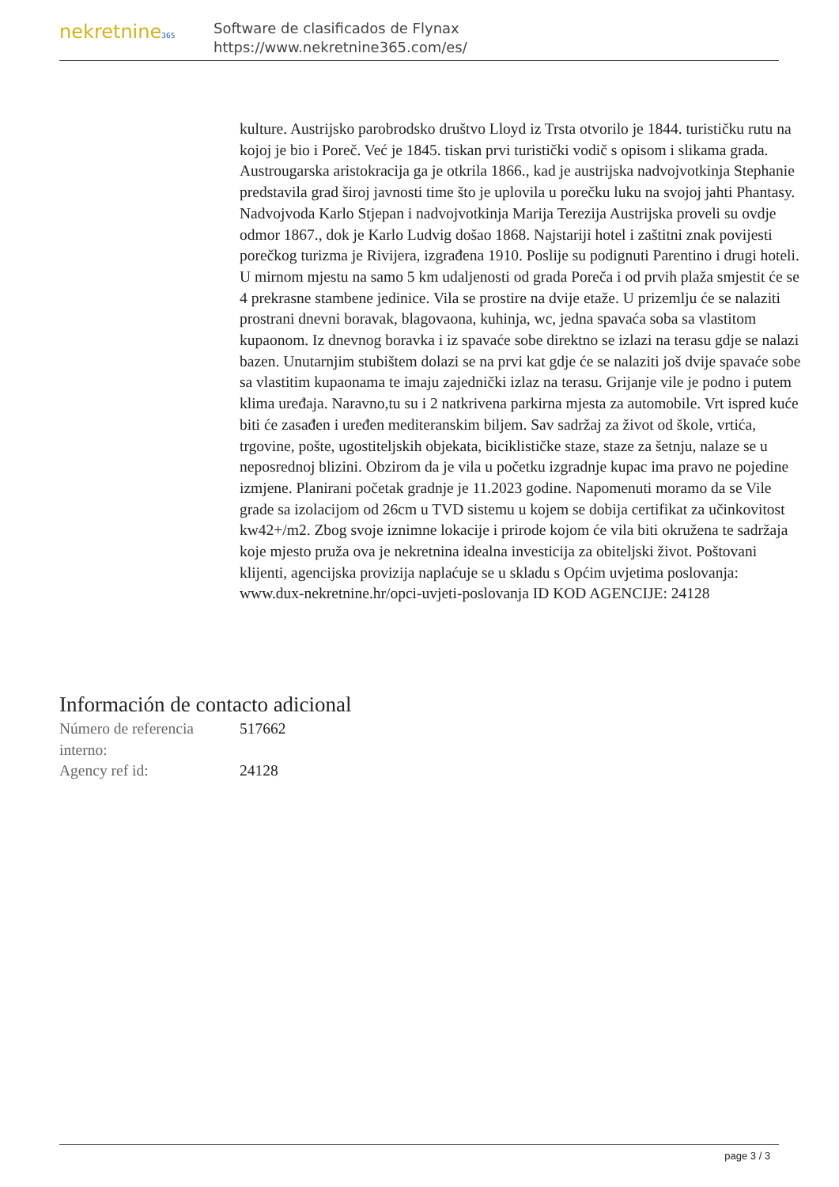nekretnine365
Software de clasificados de Flynax
https://www.nekretnine365.com/es/
kulture. Austrijsko parobrodsko društvo Lloyd iz Trsta otvorilo je 1844. turističku rutu na kojoj je bio i Poreč. Već je 1845. tiskan prvi turistički vodič s opisom i slikama grada. Austrougarska aristokracija ga je otkrila 1866., kad je austrijska nadvojvotkinja Stephanie predstavila grad široj javnosti time što je uplovila u porečku luku na svojoj jahti Phantasy. Nadvojvoda Karlo Stjepan i nadvojvotkinja Marija Terezija Austrijska proveli su ovdje odmor 1867., dok je Karlo Ludvig došao 1868. Najstariji hotel i zaštitni znak povijesti porečkog turizma je Rivijera, izgrađena 1910. Poslije su podignuti Parentino i drugi hoteli. U mirnom mjestu na samo 5 km udaljenosti od grada Poreča i od prvih plaža smjestit će se 4 prekrasne stambene jedinice. Vila se prostire na dvije etaže. U prizemlju će se nalaziti prostrani dnevni boravak, blagovaona, kuhinja, wc, jedna spavaća soba sa vlastitom kupaonom. Iz dnevnog boravka i iz spavaće sobe direktno se izlazi na terasu gdje se nalazi bazen. Unutarnjim stubištem dolazi se na prvi kat gdje će se nalaziti još dvije spavaće sobe sa vlastitim kupaonama te imaju zajednički izlaz na terasu. Grijanje vile je podno i putem klima uređaja. Naravno,tu su i 2 natkrivena parkirna mjesta za automobile. Vrt ispred kuće biti će zasađen i uređen mediteranskim biljem. Sav sadržaj za život od škole, vrtića, trgovine, pošte, ugostiteljskih objekata, biciklističke staze, staze za šetnju, nalaze se u neposrednoj blizini. Obzirom da je vila u početku izgradnje kupac ima pravo ne pojedine izmjene. Planirani početak gradnje je 11.2023 godine. Napomenuti moramo da se Vile grade sa izolacijom od 26cm u TVD sistemu u kojem se dobija certifikat za učinkovitost kw42+/m2. Zbog svoje iznimne lokacije i prirode kojom će vila biti okružena te sadržaja koje mjesto pruža ova je nekretnina idealna investicija za obiteljski život. Poštovani klijenti, agencijska provizija naplaćuje se u skladu s Općim uvjetima poslovanja: www.dux-nekretnine.hr/opci-uvjeti-poslovanja ID KOD AGENCIJE: 24128
Información de contacto adicional
| Número de referencia interno: | 517662 |
| Agency ref id: | 24128 |
page 3 / 3